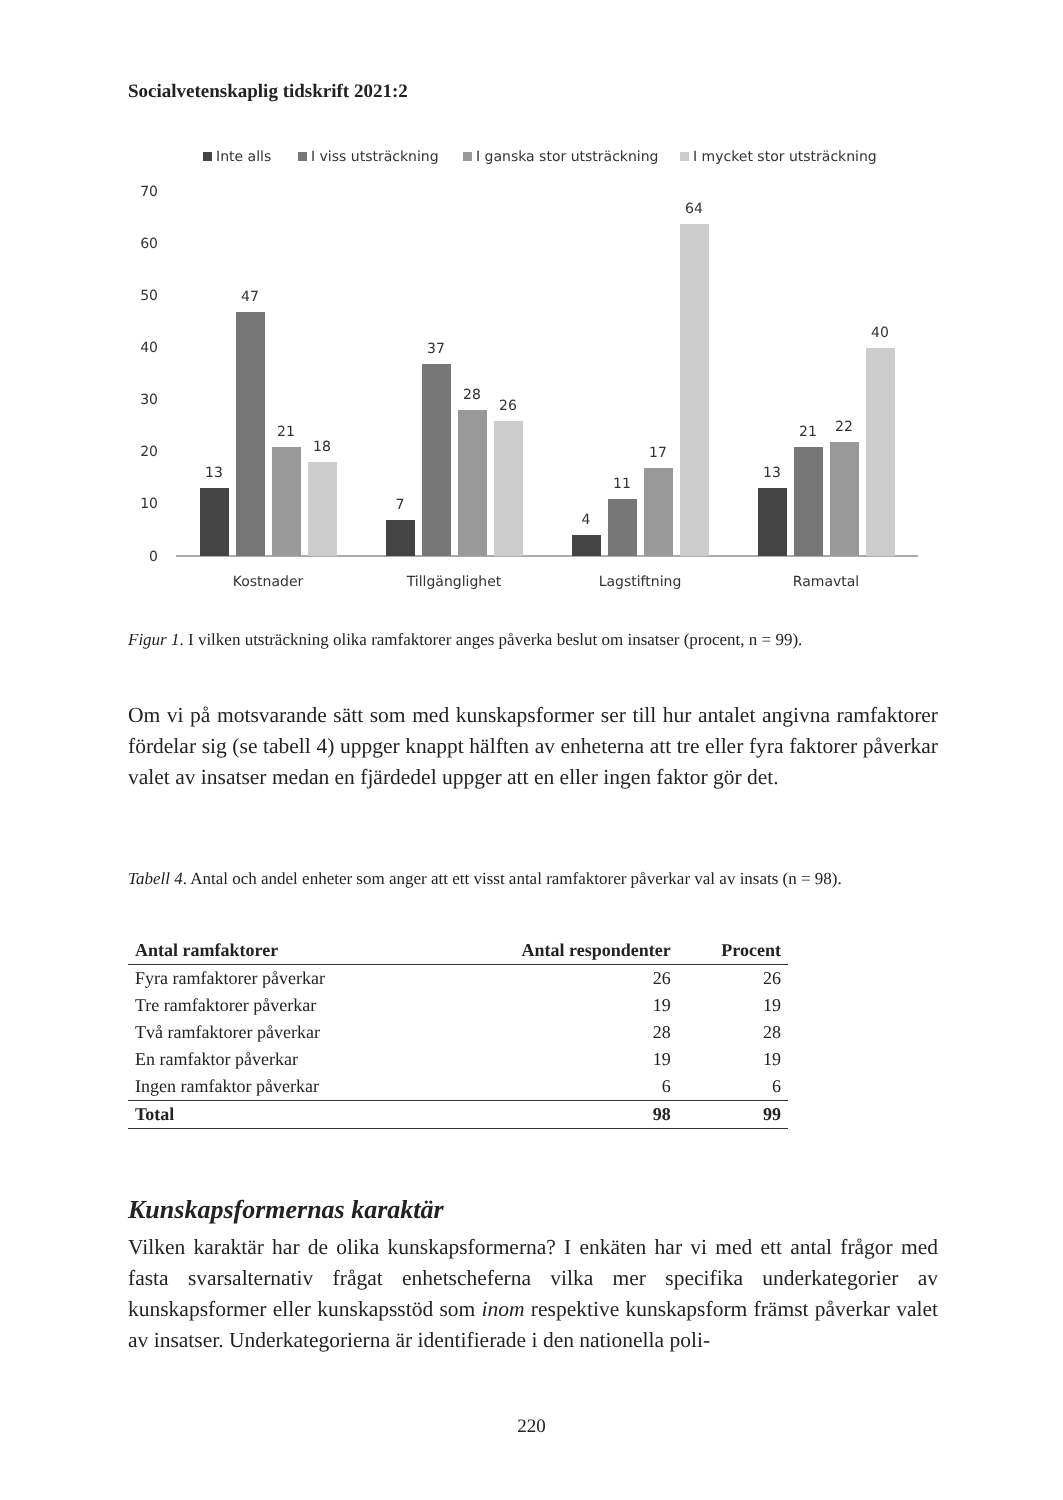Socialvetenskaplig tidskrift 2021:2
Inte alls
I viss utsträckning
I ganska stor utsträckning
I mycket stor utsträckning
70
60
50
40
30
20
10
0
13
47
21
18
7
37
28
26
4
11
17
64
13
21
22
40
Kostnader
Tillgänglighet
Lagstiftning
Ramavtal
Figur 1. I vilken utsträckning olika ramfaktorer anges påverka beslut om insatser (procent, n = 99).
Om vi på motsvarande sätt som med kunskapsformer ser till hur antalet angivna ramfaktorer fördelar sig (se tabell 4) uppger knappt hälften av enheterna att tre eller fyra faktorer påverkar valet av insatser medan en fjärdedel uppger att en eller ingen faktor gör det.
Tabell 4. Antal och andel enheter som anger att ett visst antal ramfaktorer påverkar val av insats (n = 98).
| Antal ramfaktorer | Antal respondenter | Procent |
| --- | --- | --- |
| Fyra ramfaktorer påverkar | 26 | 26 |
| Tre ramfaktorer påverkar | 19 | 19 |
| Två ramfaktorer påverkar | 28 | 28 |
| En ramfaktor påverkar | 19 | 19 |
| Ingen ramfaktor påverkar | 6 | 6 |
| Total | 98 | 99 |
Kunskapsformernas karaktär
Vilken karaktär har de olika kunskapsformerna? I enkäten har vi med ett antal frågor med fasta svarsalternativ frågat enhetscheferna vilka mer specifika underkategorier av kunskapsformer eller kunskapsstöd som inom respektive kunskapsform främst påverkar valet av insatser. Underkategorierna är identifierade i den nationella poli-
220